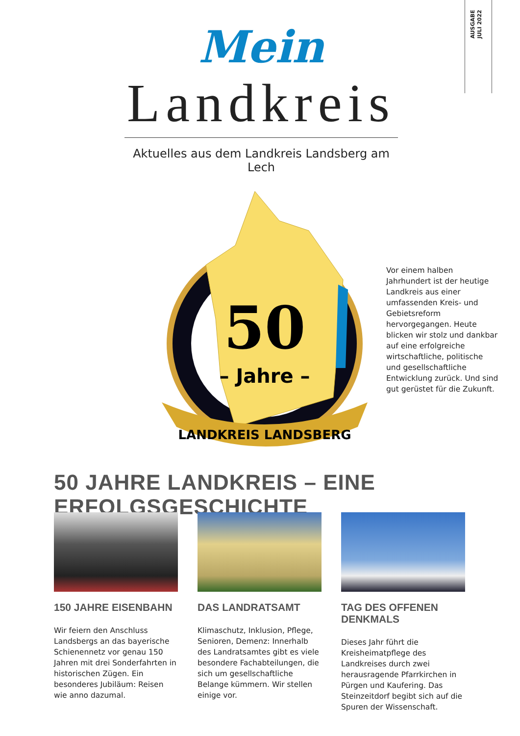AUSGABE
JULI 2022
Mein
Landkreis
Aktuelles aus dem Landkreis Landsberg am Lech
50
– Jahre –
LANDKREIS LANDSBERG
Vor einem halben Jahrhundert ist der heutige Landkreis aus einer umfassenden Kreis- und Gebietsreform hervorgegangen. Heute blicken wir stolz und dankbar auf eine erfolgreiche wirtschaftliche, politische und gesellschaftliche Entwicklung zurück. Und sind gut gerüstet für die Zukunft.
50 JAHRE LANDKREIS – EINE ERFOLGSGESCHICHTE
150 JAHRE EISENBAHN
Wir feiern den Anschluss Landsbergs an das bayerische Schienennetz vor genau 150 Jahren mit drei Sonderfahrten in historischen Zügen. Ein besonderes Jubiläum: Reisen wie anno dazumal.
DAS LANDRATSAMT
Klimaschutz, Inklusion, Pflege, Senioren, Demenz: Innerhalb des Landratsamtes gibt es viele besondere Fachabteilungen, die sich um gesellschaftliche Belange kümmern. Wir stellen einige vor.
TAG DES OFFENEN DENKMALS
Dieses Jahr führt die Kreisheimatpflege des Landkreises durch zwei herausragende Pfarrkirchen in Pürgen und Kaufering. Das Steinzeitdorf begibt sich auf die Spuren der Wissenschaft.